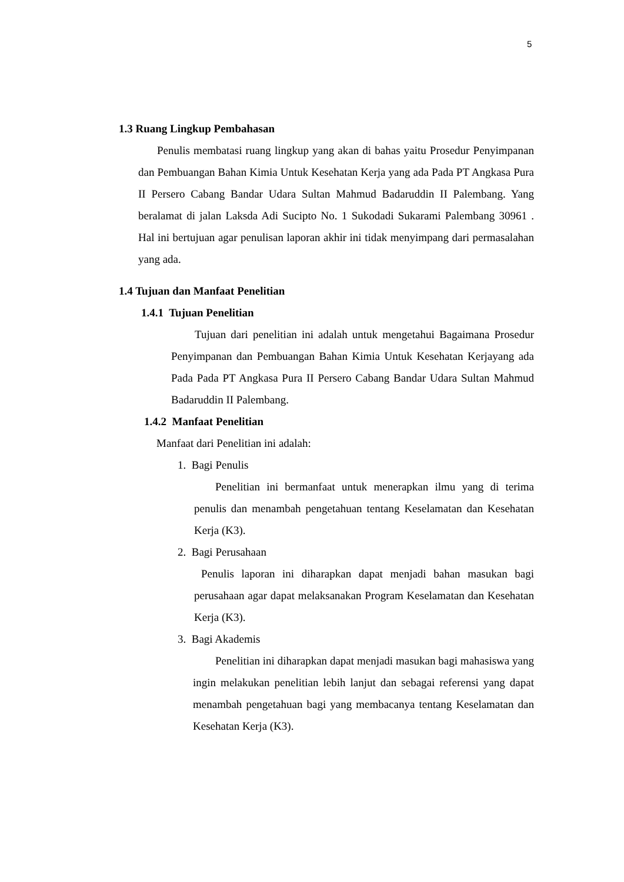5
1.3 Ruang Lingkup Pembahasan
Penulis membatasi ruang lingkup yang akan di bahas yaitu Prosedur Penyimpanan dan Pembuangan Bahan Kimia Untuk Kesehatan Kerja yang ada Pada PT Angkasa Pura II Persero Cabang Bandar Udara Sultan Mahmud Badaruddin II Palembang. Yang beralamat di jalan Laksda Adi Sucipto No. 1 Sukodadi Sukarami Palembang 30961 . Hal ini bertujuan agar penulisan laporan akhir ini tidak menyimpang dari permasalahan yang ada.
1.4 Tujuan dan Manfaat Penelitian
1.4.1 Tujuan Penelitian
Tujuan dari penelitian ini adalah untuk mengetahui Bagaimana Prosedur Penyimpanan dan Pembuangan Bahan Kimia Untuk Kesehatan Kerjayang ada Pada Pada PT Angkasa Pura II Persero Cabang Bandar Udara Sultan Mahmud Badaruddin II Palembang.
1.4.2 Manfaat Penelitian
Manfaat dari Penelitian ini adalah:
1. Bagi Penulis
Penelitian ini bermanfaat untuk menerapkan ilmu yang di terima penulis dan menambah pengetahuan tentang Keselamatan dan Kesehatan Kerja (K3).
2. Bagi Perusahaan
Penulis laporan ini diharapkan dapat menjadi bahan masukan bagi perusahaan agar dapat melaksanakan Program Keselamatan dan Kesehatan Kerja (K3).
3. Bagi Akademis
Penelitian ini diharapkan dapat menjadi masukan bagi mahasiswa yang ingin melakukan penelitian lebih lanjut dan sebagai referensi yang dapat menambah pengetahuan bagi yang membacanya tentang Keselamatan dan Kesehatan Kerja (K3).